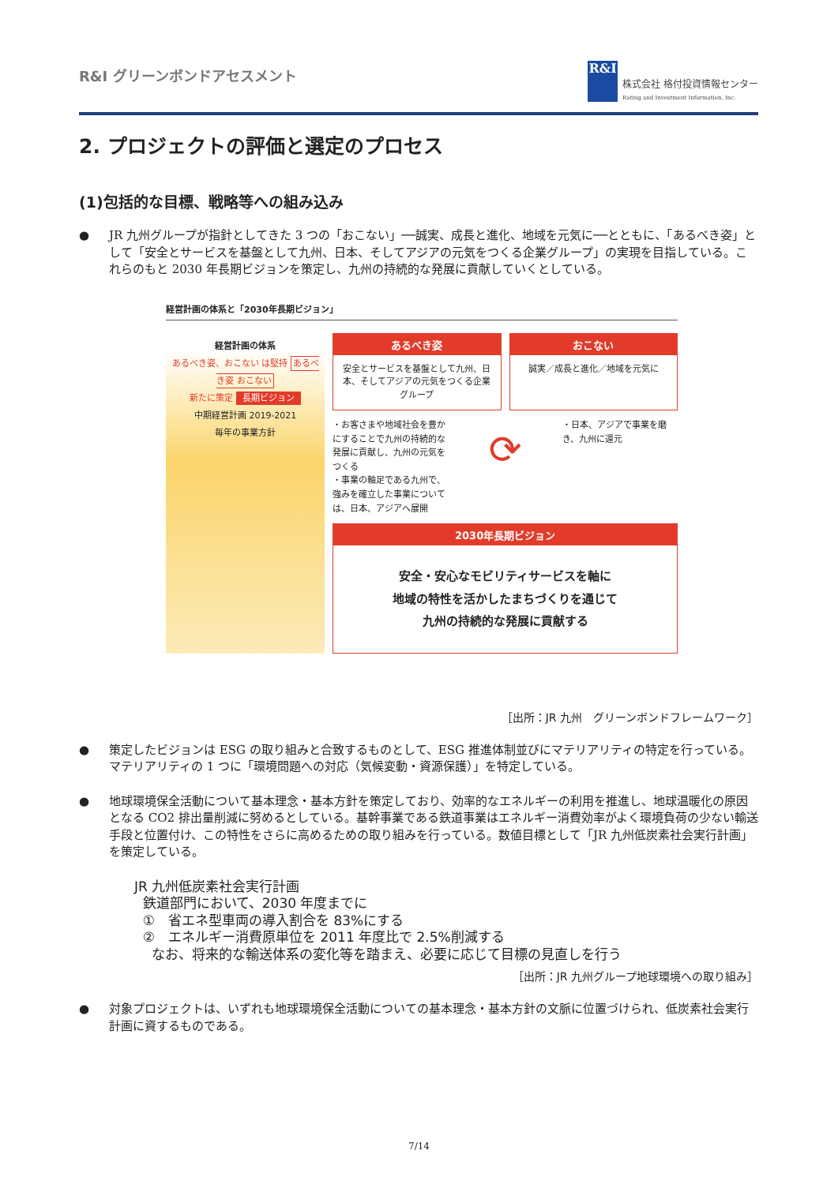R&I グリーンボンドアセスメント
R&I
株式会社 格付投資情報センター
Rating and Investment Information, Inc.
2. プロジェクトの評価と選定のプロセス
(1)包括的な目標、戦略等への組み込み
● JR 九州グループが指針としてきた 3 つの「おこない」──誠実、成長と進化、地域を元気に──とともに、「あるべき姿」として「安全とサービスを基盤として九州、日本、そしてアジアの元気をつくる企業グループ」の実現を目指している。これらのもと 2030 年長期ビジョンを策定し、九州の持続的な発展に貢献していくとしている。
経営計画の体系と「2030年長期ビジョン」
経営計画の体系
あるべき姿、おこない は堅持 あるべき姿 おこない
新たに策定 長期ビジョン
中期経営計画 2019-2021
毎年の事業方針
あるべき姿
安全とサービスを基盤として九州、日本、そしてアジアの元気をつくる企業グループ
おこない
誠実／成長と進化／地域を元気に
・お客さまや地域社会を豊かにすることで九州の持続的な発展に貢献し、九州の元気をつくる
・事業の軸足である九州で、強みを確立した事業については、日本、アジアへ展開
⟳
・日本、アジアで事業を磨き、九州に還元
2030年長期ビジョン
安全・安心なモビリティサービスを軸に
地域の特性を活かしたまちづくりを通じて
九州の持続的な発展に貢献する
［出所：JR 九州　グリーンボンドフレームワーク］
● 策定したビジョンは ESG の取り組みと合致するものとして、ESG 推進体制並びにマテリアリティの特定を行っている。マテリアリティの 1 つに「環境問題への対応（気候変動・資源保護）」を特定している。
● 地球環境保全活動について基本理念・基本方針を策定しており、効率的なエネルギーの利用を推進し、地球温暖化の原因となる CO2 排出量削減に努めるとしている。基幹事業である鉄道事業はエネルギー消費効率がよく環境負荷の少ない輸送手段と位置付け、この特性をさらに高めるための取り組みを行っている。数値目標として「JR 九州低炭素社会実行計画」を策定している。
JR 九州低炭素社会実行計画
鉄道部門において、2030 年度までに
①　省エネ型車両の導入割合を 83%にする
②　エネルギー消費原単位を 2011 年度比で 2.5%削減する
なお、将来的な輸送体系の変化等を踏まえ、必要に応じて目標の見直しを行う
［出所：JR 九州グループ地球環境への取り組み］
● 対象プロジェクトは、いずれも地球環境保全活動についての基本理念・基本方針の文脈に位置づけられ、低炭素社会実行計画に資するものである。
7/14